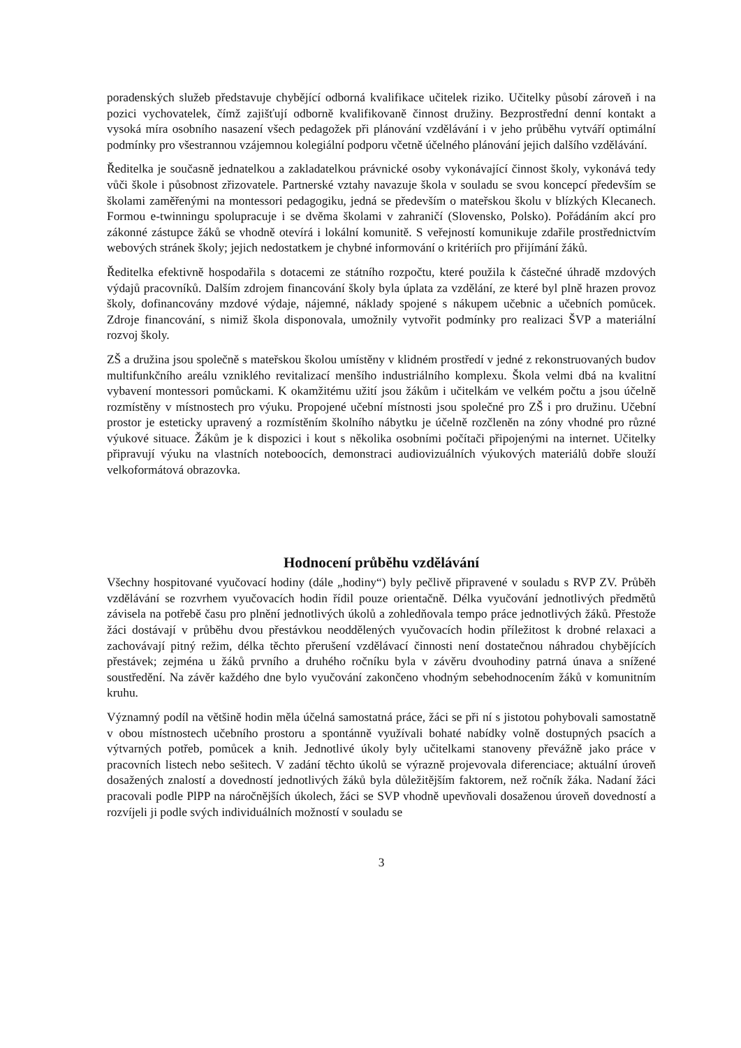poradenských služeb představuje chybějící odborná kvalifikace učitelek riziko. Učitelky působí zároveň i na pozici vychovatelek, čímž zajišťují odborně kvalifikovaně činnost družiny. Bezprostřední denní kontakt a vysoká míra osobního nasazení všech pedagožek při plánování vzdělávání i v jeho průběhu vytváří optimální podmínky pro všestrannou vzájemnou kolegiální podporu včetně účelného plánování jejich dalšího vzdělávání.
Ředitelka je současně jednatelkou a zakladatelkou právnické osoby vykonávající činnost školy, vykonává tedy vůči škole i působnost zřizovatele. Partnerské vztahy navazuje škola v souladu se svou koncepcí především se školami zaměřenými na montessori pedagogiku, jedná se především o mateřskou školu v blízkých Klecanech. Formou e-twinningu spolupracuje i se dvěma školami v zahraničí (Slovensko, Polsko). Pořádáním akcí pro zákonné zástupce žáků se vhodně otevírá i lokální komunitě. S veřejností komunikuje zdařile prostřednictvím webových stránek školy; jejich nedostatkem je chybné informování o kritériích pro přijímání žáků.
Ředitelka efektivně hospodařila s dotacemi ze státního rozpočtu, které použila k částečné úhradě mzdových výdajů pracovníků. Dalším zdrojem financování školy byla úplata za vzdělání, ze které byl plně hrazen provoz školy, dofinancovány mzdové výdaje, nájemné, náklady spojené s nákupem učebnic a učebních pomůcek. Zdroje financování, s nimiž škola disponovala, umožnily vytvořit podmínky pro realizaci ŠVP a materiální rozvoj školy.
ZŠ a družina jsou společně s mateřskou školou umístěny v klidném prostředí v jedné z rekonstruovaných budov multifunkčního areálu vzniklého revitalizací menšího industriálního komplexu. Škola velmi dbá na kvalitní vybavení montessori pomůckami. K okamžitému užití jsou žákům i učitelkám ve velkém počtu a jsou účelně rozmístěny v místnostech pro výuku. Propojené učební místnosti jsou společné pro ZŠ i pro družinu. Učební prostor je esteticky upravený a rozmístěním školního nábytku je účelně rozčleněn na zóny vhodné pro různé výukové situace. Žákům je k dispozici i kout s několika osobními počítači připojenými na internet. Učitelky připravují výuku na vlastních noteboocích, demonstraci audiovizuálních výukových materiálů dobře slouží velkoformátová obrazovka.
Hodnocení průběhu vzdělávání
Všechny hospitované vyučovací hodiny (dále „hodiny“) byly pečlivě připravené v souladu s RVP ZV. Průběh vzdělávání se rozvrhem vyučovacích hodin řídil pouze orientačně. Délka vyučování jednotlivých předmětů závisela na potřebě času pro plnění jednotlivých úkolů a zohledňovala tempo práce jednotlivých žáků. Přestože žáci dostávají v průběhu dvou přestávkou neoddělených vyučovacích hodin příležitost k drobné relaxaci a zachovávají pitný režim, délka těchto přerušení vzdělávací činnosti není dostatečnou náhradou chybějících přestávek; zejména u žáků prvního a druhého ročníku byla v závěru dvouhodiny patrná únava a snížené soustředění. Na závěr každého dne bylo vyučování zakončeno vhodným sebehodnocením žáků v komunitním kruhu.
Významný podíl na většině hodin měla účelná samostatná práce, žáci se při ní s jistotou pohybovali samostatně v obou místnostech učebního prostoru a spontánně využívali bohaté nabídky volně dostupných psacích a výtvarných potřeb, pomůcek a knih. Jednotlivé úkoly byly učitelkami stanoveny převážně jako práce v pracovních listech nebo sešitech. V zadání těchto úkolů se výrazně projevovala diferenciace; aktuální úroveň dosažených znalostí a dovedností jednotlivých žáků byla důležitějším faktorem, než ročník žáka. Nadaní žáci pracovali podle PlPP na náročnějších úkolech, žáci se SVP vhodně upevňovali dosaženou úroveň dovedností a rozvíjeli ji podle svých individuálních možností v souladu se
3